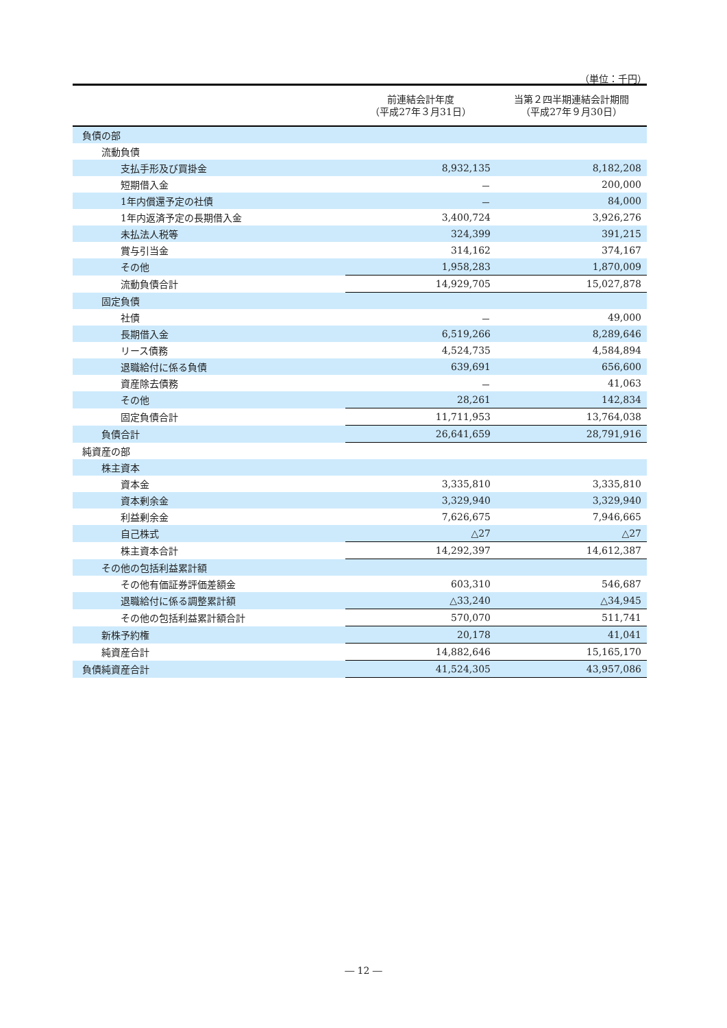（単位：千円）
| | 前連結会計年度 （平成27年３月31日） | 当第２四半期連結会計期間 （平成27年９月30日） |
| --- | --- | --- |
| 負債の部 | | |
| 流動負債 | | |
| 支払手形及び買掛金 | 8,932,135 | 8,182,208 |
| 短期借入金 | － | 200,000 |
| 1年内償還予定の社債 | － | 84,000 |
| 1年内返済予定の長期借入金 | 3,400,724 | 3,926,276 |
| 未払法人税等 | 324,399 | 391,215 |
| 賞与引当金 | 314,162 | 374,167 |
| その他 | 1,958,283 | 1,870,009 |
| 流動負債合計 | 14,929,705 | 15,027,878 |
| 固定負債 | | |
| 社債 | － | 49,000 |
| 長期借入金 | 6,519,266 | 8,289,646 |
| リース債務 | 4,524,735 | 4,584,894 |
| 退職給付に係る負債 | 639,691 | 656,600 |
| 資産除去債務 | － | 41,063 |
| その他 | 28,261 | 142,834 |
| 固定負債合計 | 11,711,953 | 13,764,038 |
| 負債合計 | 26,641,659 | 28,791,916 |
| 純資産の部 | | |
| 株主資本 | | |
| 資本金 | 3,335,810 | 3,335,810 |
| 資本剰余金 | 3,329,940 | 3,329,940 |
| 利益剰余金 | 7,626,675 | 7,946,665 |
| 自己株式 | △27 | △27 |
| 株主資本合計 | 14,292,397 | 14,612,387 |
| その他の包括利益累計額 | | |
| その他有価証券評価差額金 | 603,310 | 546,687 |
| 退職給付に係る調整累計額 | △33,240 | △34,945 |
| その他の包括利益累計額合計 | 570,070 | 511,741 |
| 新株予約権 | 20,178 | 41,041 |
| 純資産合計 | 14,882,646 | 15,165,170 |
| 負債純資産合計 | 41,524,305 | 43,957,086 |
― 12 ―